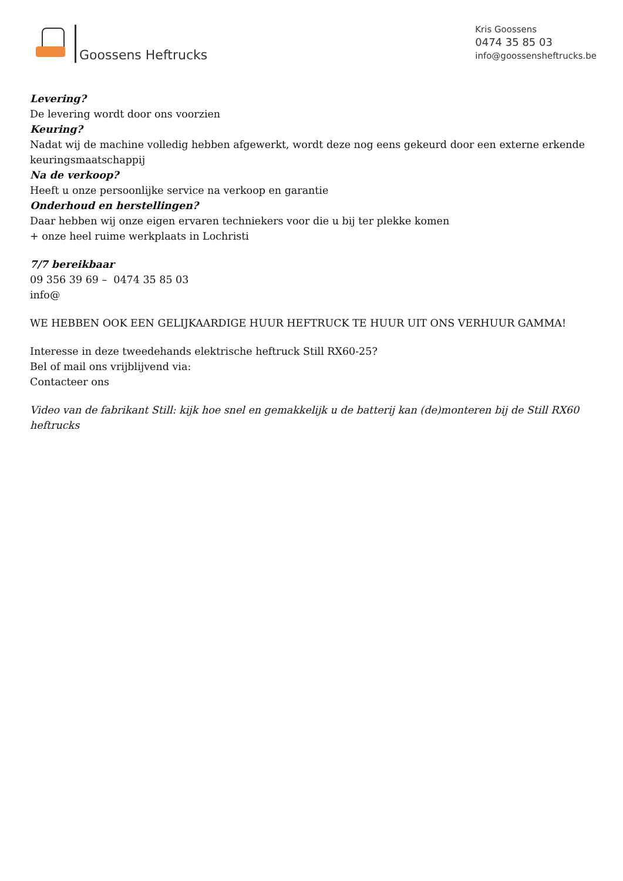Goossens Heftrucks
Kris Goossens
0474 35 85 03
info@goossensheftrucks.be
Levering?
De levering wordt door ons voorzien
Keuring?
Nadat wij de machine volledig hebben afgewerkt, wordt deze nog eens gekeurd door een externe erkende keuringsmaatschappij
Na de verkoop?
Heeft u onze persoonlijke service na verkoop en garantie
Onderhoud en herstellingen?
Daar hebben wij onze eigen ervaren techniekers voor die u bij ter plekke komen
+ onze heel ruime werkplaats in Lochristi
7/7 bereikbaar
09 356 39 69 – 0474 35 85 03
info@
WE HEBBEN OOK EEN GELIJKAARDIGE HUUR HEFTRUCK TE HUUR UIT ONS VERHUUR GAMMA!
Interesse in deze tweedehands elektrische heftruck Still RX60-25?
Bel of mail ons vrijblijvend via:
Contacteer ons
Video van de fabrikant Still: kijk hoe snel en gemakkelijk u de batterij kan (de)monteren bij de Still RX60 heftrucks